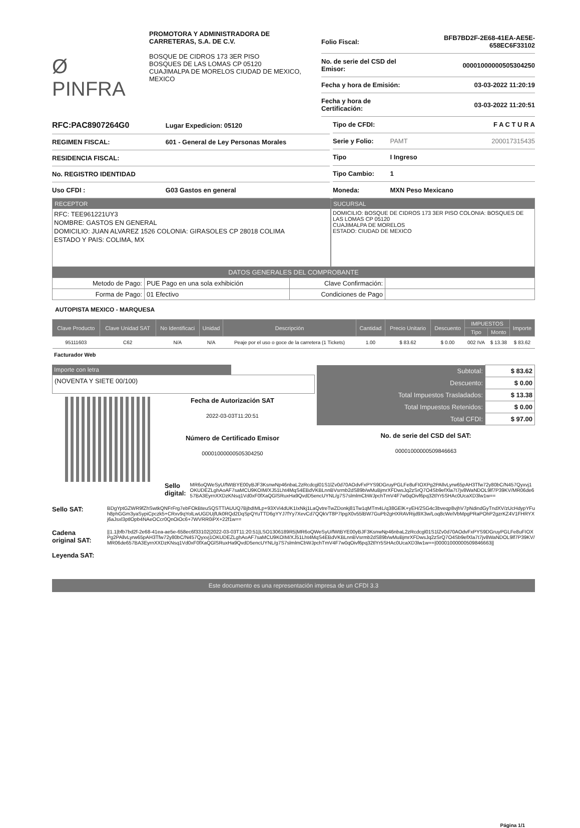Ø PINFRA
PROMOTORA Y ADMINISTRADORA DE CARRETERAS, S.A. DE C.V.
BOSQUE DE CIDROS 173 3ER PISO
BOSQUES DE LAS LOMAS CP 05120
CUAJIMALPA DE MORELOS CIUDAD DE MEXICO, MEXICO
| Folio Fiscal: | BFB7BD2F-2E68-41EA-AE5E-658EC6F33102 |
| No. de serie del CSD del Emisor: | 00001000000505304250 |
| Fecha y hora de Emisión: | 03-03-2022 11:20:19 |
| Fecha y hora de Certificación: | 03-03-2022 11:20:51 |
| RFC:PAC8907264G0 | Lugar Expedicion: 05120 |
| REGIMEN FISCAL: | 601 - General de Ley Personas Morales |
| RESIDENCIA FISCAL: | |
| No. REGISTRO IDENTIDAD | |
| Uso CFDI : | G03 Gastos en general |
| Tipo de CFDI: | | F A C T U R A |
| Serie y Folio: | PAMT | 200017315435 |
| Tipo | I Ingreso | |
| Tipo Cambio: | 1 | |
| Moneda: | MXN Peso Mexicano | |
RECEPTOR
RFC: TEE961221UY3
NOMBRE: GASTOS EN GENERAL
DOMICILIO: JUAN ALVAREZ 1526 COLONIA: GIRASOLES CP 28018 COLIMA
ESTADO Y PAIS: COLIMA, MX
SUCURSAL
DOMICILIO: BOSQUE DE CIDROS 173 3ER PISO COLONIA: BOSQUES DE LAS LOMAS CP 05120
CUAJIMALPA DE MORELOS
ESTADO: CIUDAD DE MEXICO
DATOS GENERALES DEL COMPROBANTE
| Metodo de Pago: | PUE Pago en una sola exhibición | Clave Confirmación: | |
| Forma de Pago: | 01 Efectivo | Condiciones de Pago | |
AUTOPISTA MEXICO - MARQUESA
| Clave Producto | Clave Unidad SAT | No Identificaci | Unidad | Descripción | Cantidad | Precio Unitario | Descuento | IMPUESTOS | | Importe |
| --- | --- | --- | --- | --- | --- | --- | --- | --- | --- | --- |
| | | | | | | | | Tipo | Monto | |
| 95111603 | C62 | N/A | N/A | Peaje por el uso o goce de la carretera (1 Tickets) | 1.00 | $ 83.62 | $ 0.00 | 002 IVA | $ 13.38 | $ 83.62 |
Facturador Web
Importe con letra
(NOVENTA Y SIETE 00/100)
Fecha de Autorización SAT
2022-03-03T11:20:51
Número de Certificado Emisor
00001000000505304250
| Subtotal: | $ 83.62 |
| Descuento: | $ 0.00 |
| Total Impuestos Trasladados: | $ 13.38 |
| Total Impuestos Retenidos: | $ 0.00 |
| Total CFDI: | $ 97.00 |
No. de serie del CSD del SAT:
00001000000509846663
Sello digital:
MR6oQWeSyU/fWtBYE00yBJF3KsnwNp46nbaL2zRcdcgl01S1lZv0d70AOdvFxPYS9DGruyPGLFe8uFIOXPg2PAllvLyrw65pAH3Tfw72y80bC/N457Qyxvj1OKUDEZLghAoAF7saMCU9KOIM/XJ51Lht4MqS4EBdVKBLnnBVsrmb2dS89b/wMuBjmrXFDwsJq2zSrQ7O4Sb9efXla7t7jv8WaNDOL9lf7P39KV/MR06de657BA3EyrnXXDzKNsq1Vd0xF0fXaQGlSRuxHa9QvdD5encUYNL/g7S7slmlmCbWJpchTmV4F7w0qOivf6pq32tlYr5SHAc0UcaXD3lw1w==
Sello SAT:
BDgYptGZWR9fZhSwtkQNFrFrg7ebFOkBteuSQSTTIAUUQ7BjbdIMLp+93XVi4dUK1IxNkj1LaQvtreTwZDonkj81Tw1qMTm4L/q38GElK+yEH/2SG4c3bveqp8vjhV7pNdindGyTndXV/zUcHdypYFuh8phGGm3yaSypiCpczk5+CRxv9qYolLwUGDUjfUk0RQd2DqSpQYuTTD6gYYJ7fYy7XevCd7QQkVT8P7IpgX0v55lBW7GuPb2gHXRAVRijd9X3w/Loq8cWelVbMpgPRaPOhP2gzrKZ4V1FHRYXj6aJsxl3ptlOpb4NAeOCcr0QnOiOc6+7WVRR0iPX+22f1w==
Cadena original SAT:
Leyenda SAT:
||1.1|bfb7bd2f-2e68-41ea-ae5e-658ec6f33102|2022-03-03T11:20:51|LSO1306189R5|MR6oQWeSyU/fWtBYE00yBJF3KsnwNp46nbaL2zRcdcgl01S1lZv0d70AOdvFxPYS9DGruyPGLFe8uFIOXPg2PAllvLyrw65pAH3Tfw72y80bC/N457Qyxvj1OKUDEZLghAoAF7saMCU9KOIM/XJ51Lht4MqS4EBdVKBLnnBVsrmb2dS89b/wMuBjmrXFDwsJq2zSrQ7O4Sb9efXla7t7jv8WaNDOL9lf7P39KV/MR06de657BA3EyrnXXDzKNsq1Vd0xF0fXaQGlSRuxHa9QvdD5encUYNL/g7S7slmlmCbWJpchTmV4F7w0qOivf6pq32tlYr5SHAc0UcaXD3lw1w==|00001000000509846663||
Este documento es una representación impresa de un CFDI 3.3
Página 1/1